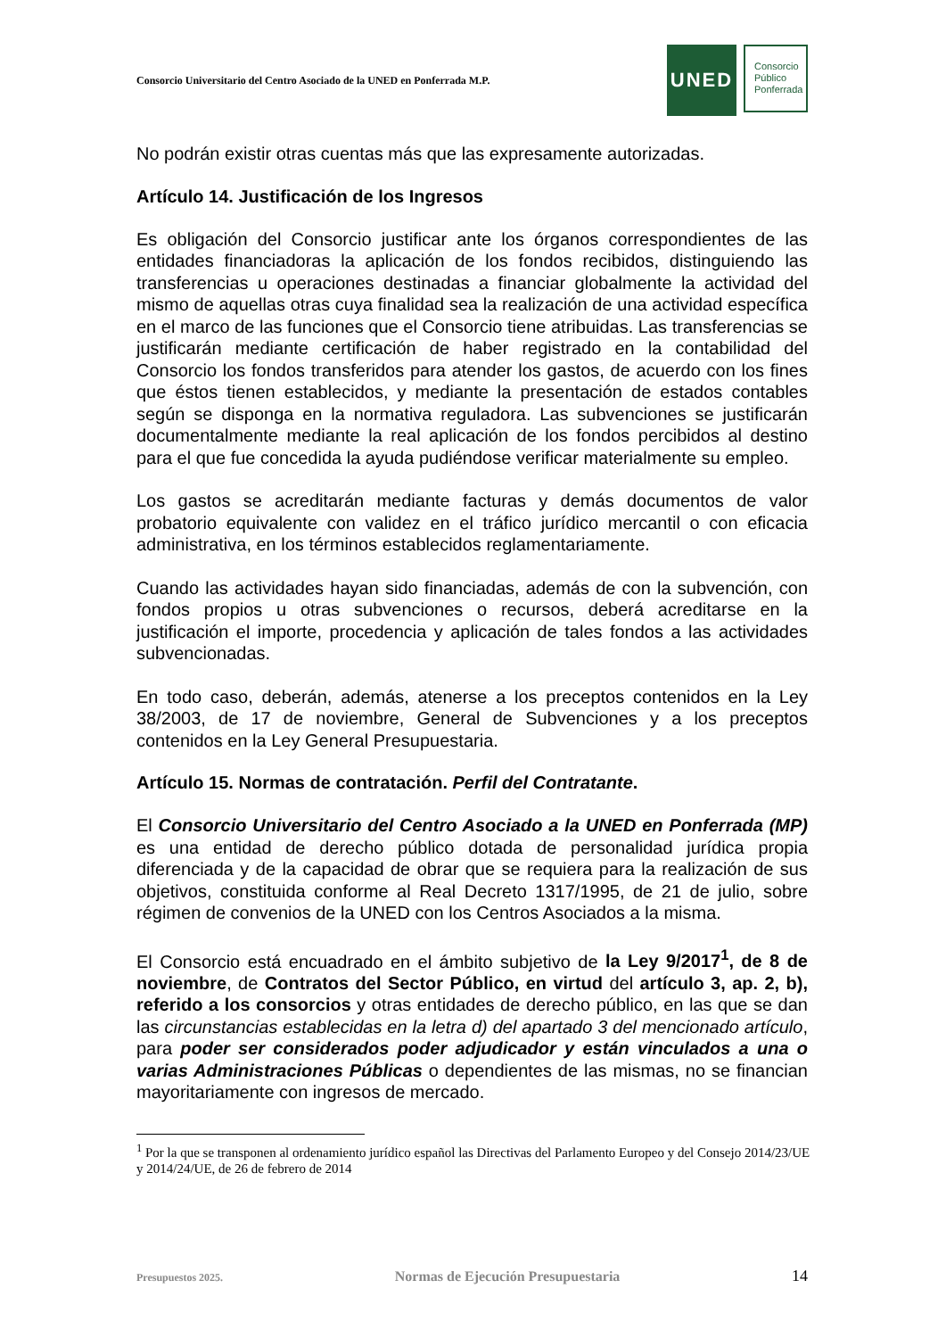Consorcio Universitario del Centro Asociado de la UNED en Ponferrada M.P.
UNED
Consorcio
Público
Ponferrada
No podrán existir otras cuentas más que las expresamente autorizadas.
Artículo 14. Justificación de los Ingresos
Es obligación del Consorcio justificar ante los órganos correspondientes de las entidades financiadoras la aplicación de los fondos recibidos, distinguiendo las transferencias u operaciones destinadas a financiar globalmente la actividad del mismo de aquellas otras cuya finalidad sea la realización de una actividad específica en el marco de las funciones que el Consorcio tiene atribuidas. Las transferencias se justificarán mediante certificación de haber registrado en la contabilidad del Consorcio los fondos transferidos para atender los gastos, de acuerdo con los fines que éstos tienen establecidos, y mediante la presentación de estados contables según se disponga en la normativa reguladora. Las subvenciones se justificarán documentalmente mediante la real aplicación de los fondos percibidos al destino para el que fue concedida la ayuda pudiéndose verificar materialmente su empleo.
Los gastos se acreditarán mediante facturas y demás documentos de valor probatorio equivalente con validez en el tráfico jurídico mercantil o con eficacia administrativa, en los términos establecidos reglamentariamente.
Cuando las actividades hayan sido financiadas, además de con la subvención, con fondos propios u otras subvenciones o recursos, deberá acreditarse en la justificación el importe, procedencia y aplicación de tales fondos a las actividades subvencionadas.
En todo caso, deberán, además, atenerse a los preceptos contenidos en la Ley 38/2003, de 17 de noviembre, General de Subvenciones y a los preceptos contenidos en la Ley General Presupuestaria.
Artículo 15. Normas de contratación. Perfil del Contratante.
El Consorcio Universitario del Centro Asociado a la UNED en Ponferrada (MP) es una entidad de derecho público dotada de personalidad jurídica propia diferenciada y de la capacidad de obrar que se requiera para la realización de sus objetivos, constituida conforme al Real Decreto 1317/1995, de 21 de julio, sobre régimen de convenios de la UNED con los Centros Asociados a la misma.
El Consorcio está encuadrado en el ámbito subjetivo de la Ley 9/2017<sup>1</sup>, de 8 de noviembre, de Contratos del Sector Público, en virtud del artículo 3, ap. 2, b), referido a los consorcios y otras entidades de derecho público, en las que se dan las circunstancias establecidas en la letra d) del apartado 3 del mencionado artículo, para poder ser considerados poder adjudicador y están vinculados a una o varias Administraciones Públicas o dependientes de las mismas, no se financian mayoritariamente con ingresos de mercado.
<sup>1</sup> Por la que se transponen al ordenamiento jurídico español las Directivas del Parlamento Europeo y del Consejo 2014/23/UE y 2014/24/UE, de 26 de febrero de 2014
Presupuestos 2025. Normas de Ejecución Presupuestaria 14